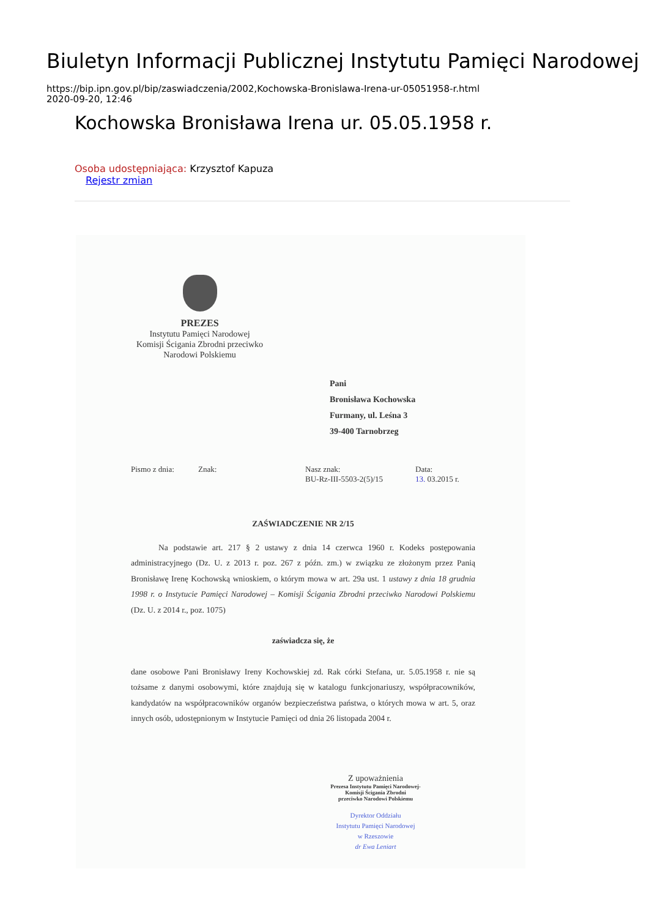Biuletyn Informacji Publicznej Instytutu Pamięci Narodowej
https://bip.ipn.gov.pl/bip/zaswiadczenia/2002,Kochowska-Bronislawa-Irena-ur-05051958-r.html
2020-09-20, 12:46
Kochowska Bronisława Irena ur. 05.05.1958 r.
Osoba udostępniająca: Krzysztof Kapuza
Rejestr zmian
PREZES
Instytutu Pamięci Narodowej
Komisji Ścigania Zbrodni przeciwko
Narodowi Polskiemu
Pani
Bronisława Kochowska
Furmany, ul. Leśna 3
39-400 Tarnobrzeg
Pismo z dnia: Znak: Nasz znak:
BU-Rz-III-5503-2(5)/15
Data:
13. 03.2015 r.
ZAŚWIADCZENIE NR 2/15
Na podstawie art. 217 § 2 ustawy z dnia 14 czerwca 1960 r. Kodeks postępowania administracyjnego (Dz. U. z 2013 r. poz. 267 z późn. zm.) w związku ze złożonym przez Panią Bronisławę Irenę Kochowską wnioskiem, o którym mowa w art. 29a ust. 1 ustawy z dnia 18 grudnia 1998 r. o Instytucie Pamięci Narodowej – Komisji Ścigania Zbrodni przeciwko Narodowi Polskiemu (Dz. U. z 2014 r., poz. 1075)
zaświadcza się, że
dane osobowe Pani Bronisławy Ireny Kochowskiej zd. Rak córki Stefana, ur. 5.05.1958 r. nie są tożsame z danymi osobowymi, które znajdują się w katalogu funkcjonariuszy, współpracowników, kandydatów na współpracowników organów bezpieczeństwa państwa, o których mowa w art. 5, oraz innych osób, udostępnionym w Instytucie Pamięci od dnia 26 listopada 2004 r.
Z upoważnienia
Prezesa Instytutu Pamięci Narodowej-
Komisji Ścigania Zbrodni
przeciwko Narodowi Polskiemu
Dyrektor Oddziału
Instytutu Pamięci Narodowej
w Rzeszowie
dr Ewa Leniart